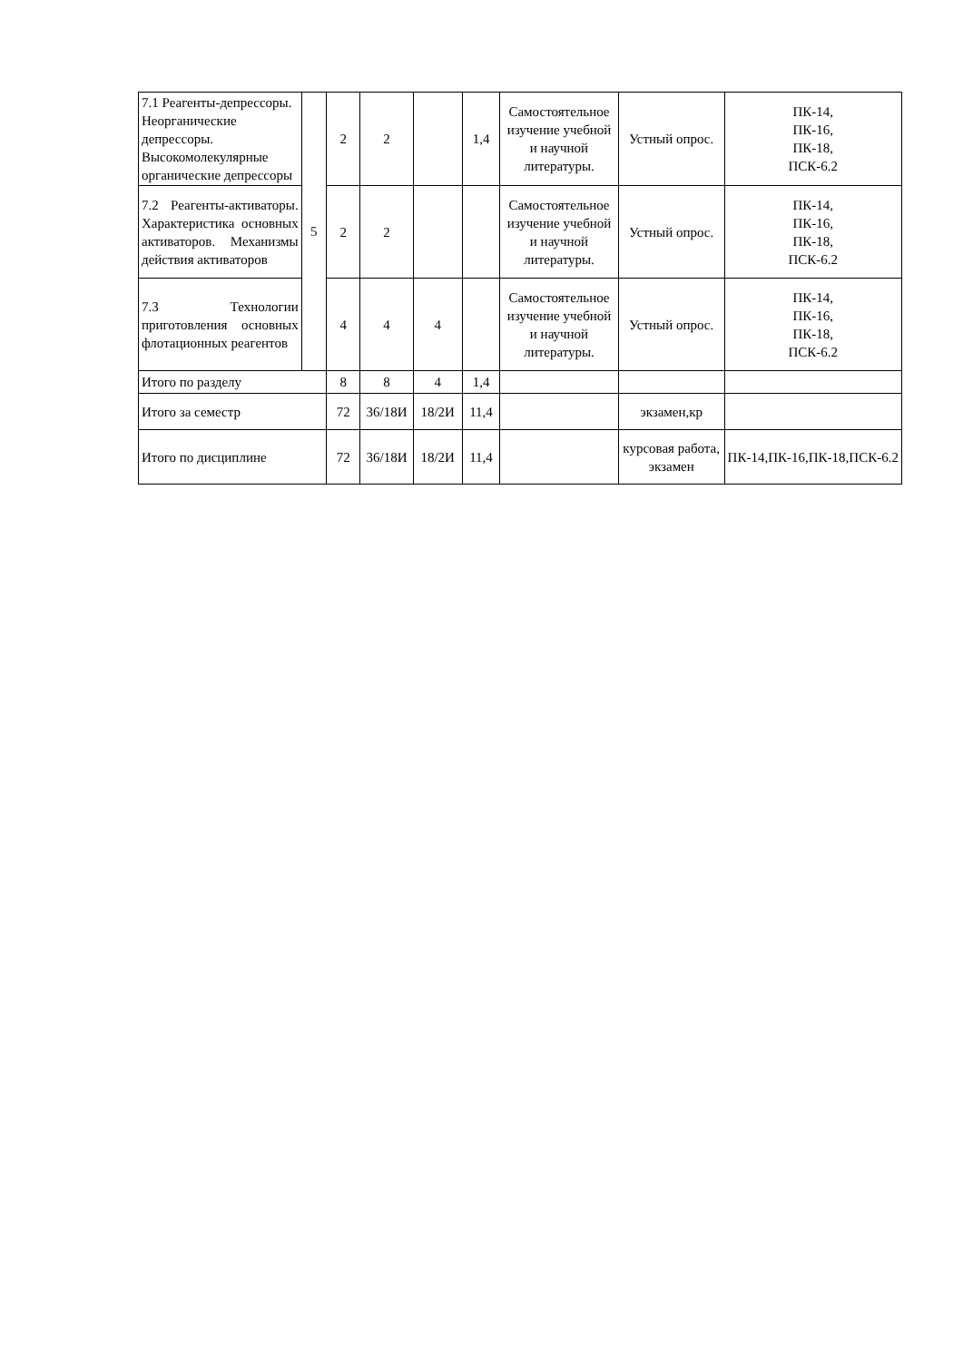| 7.1 Реагенты-депрессоры. Неорганические депрессоры. Высокомолекулярные органические депрессоры | 5 | 2 | 2 | | 1,4 | Самостоятельное изучение учебной и научной литературы. | Устный опрос. | ПК-14, ПК-16, ПК-18, ПСК-6.2 |
| 7.2 Реагенты-активаторы. Характеристика основных активаторов. Механизмы действия активаторов | | 2 | 2 | | | Самостоятельное изучение учебной и научной литературы. | Устный опрос. | ПК-14, ПК-16, ПК-18, ПСК-6.2 |
| 7.3 Технологии приготовления основных флотационных реагентов | | 4 | 4 | 4 | | Самостоятельное изучение учебной и научной литературы. | Устный опрос. | ПК-14, ПК-16, ПК-18, ПСК-6.2 |
| Итого по разделу | | 8 | 8 | 4 | 1,4 | | | |
| Итого за семестр | | 72 | 36/18И | 18/2И | 11,4 | | экзамен,кр | |
| Итого по дисциплине | | 72 | 36/18И | 18/2И | 11,4 | | курсовая работа, экзамен | ПК-14,ПК-16,ПК-18,ПСК-6.2 |